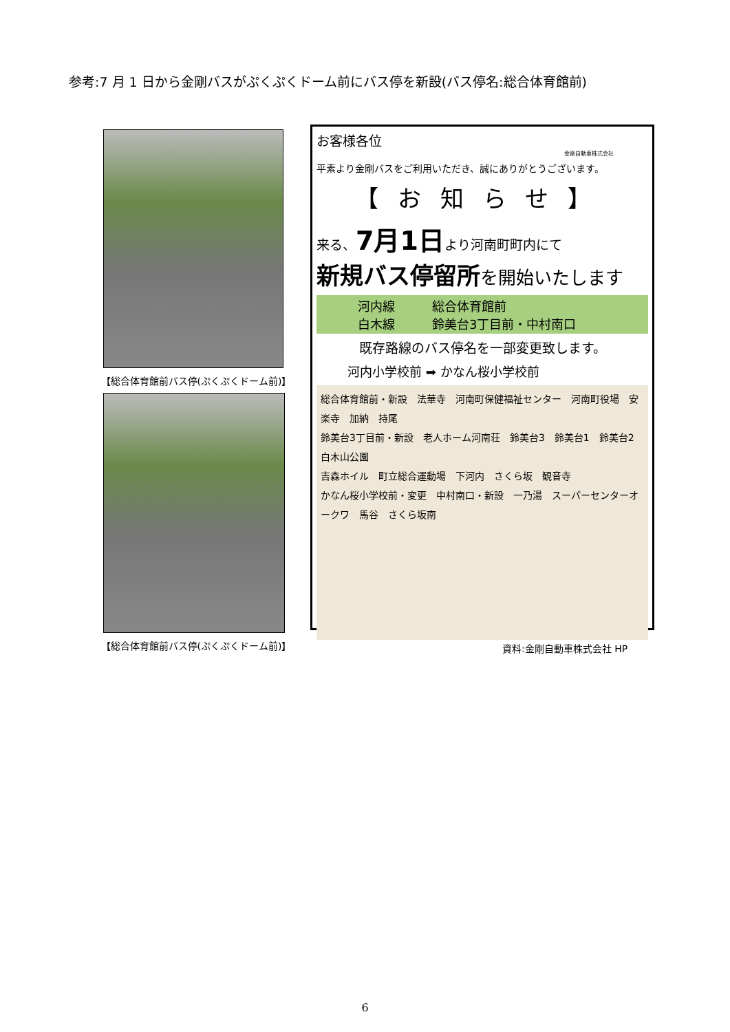参考:7 月 1 日から金剛バスがぷくぷくドーム前にバス停を新設(バス停名:総合体育館前)
【総合体育館前バス停(ぷくぷくドーム前)】
【総合体育館前バス停(ぷくぷくドーム前)】
お客様各位
金剛自動車株式会社
平素より金剛バスをご利用いただき、誠にありがとうございます。
【お知らせ】
来る、7月1日より河南町町内にて
新規バス停留所を開始いたします
河内線　　　総合体育館前
白木線　　　鈴美台3丁目前・中村南口
既存路線のバス停名を一部変更致します。
河内小学校前 ➡ かなん桜小学校前
総合体育館前・新設　法華寺　河南町保健福祉センター　河南町役場　安楽寺　加納　持尾
鈴美台3丁目前・新設　老人ホーム河南荘　鈴美台3　鈴美台1　鈴美台2　白木山公園
吉森ホイル　町立総合運動場　下河内　さくら坂　観音寺
かなん桜小学校前・変更　中村南口・新設　一乃湯　スーパーセンターオークワ　馬谷　さくら坂南
資料:金剛自動車株式会社 HP
6